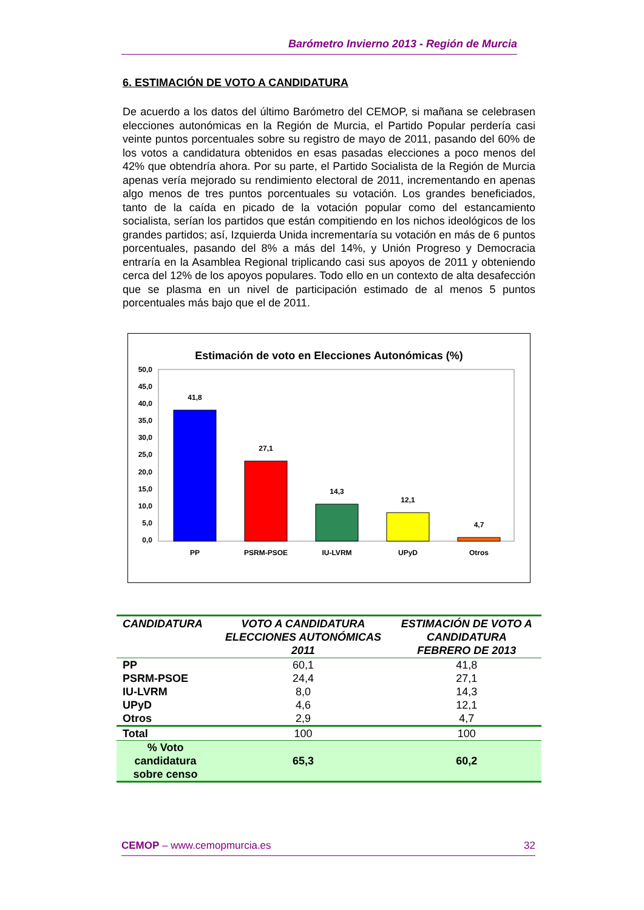Barómetro Invierno 2013 - Región de Murcia
6. ESTIMACIÓN DE VOTO A CANDIDATURA
De acuerdo a los datos del último Barómetro del CEMOP, si mañana se celebrasen elecciones autonómicas en la Región de Murcia, el Partido Popular perdería casi veinte puntos porcentuales sobre su registro de mayo de 2011, pasando del 60% de los votos a candidatura obtenidos en esas pasadas elecciones a poco menos del 42% que obtendría ahora. Por su parte, el Partido Socialista de la Región de Murcia apenas vería mejorado su rendimiento electoral de 2011, incrementando en apenas algo menos de tres puntos porcentuales su votación. Los grandes beneficiados, tanto de la caída en picado de la votación popular como del estancamiento socialista, serían los partidos que están compitiendo en los nichos ideológicos de los grandes partidos; así, Izquierda Unida incrementaría su votación en más de 6 puntos porcentuales, pasando del 8% a más del 14%, y Unión Progreso y Democracia entraría en la Asamblea Regional triplicando casi sus apoyos de 2011 y obteniendo cerca del 12% de los apoyos populares. Todo ello en un contexto de alta desafección que se plasma en un nivel de participación estimado de al menos 5 puntos porcentuales más bajo que el de 2011.
Estimación de voto en Elecciones Autonómicas (%)
50,0
45,0
40,0
35,0
30,0
25,0
20,0
15,0
10,0
5,0
0,0
41,8
27,1
14,3
12,1
4,7
PP
PSRM-PSOE
IU-LVRM
UPyD
Otros
| CANDIDATURA | VOTO A CANDIDATURA ELECCIONES AUTONÓMICAS 2011 | ESTIMACIÓN DE VOTO A CANDIDATURA FEBRERO DE 2013 |
| --- | --- | --- |
| PP | 60,1 | 41,8 |
| PSRM-PSOE | 24,4 | 27,1 |
| IU-LVRM | 8,0 | 14,3 |
| UPyD | 4,6 | 12,1 |
| Otros | 2,9 | 4,7 |
| Total | 100 | 100 |
| % Voto candidatura sobre censo | 65,3 | 60,2 |
CEMOP – www.cemopmurcia.es 32